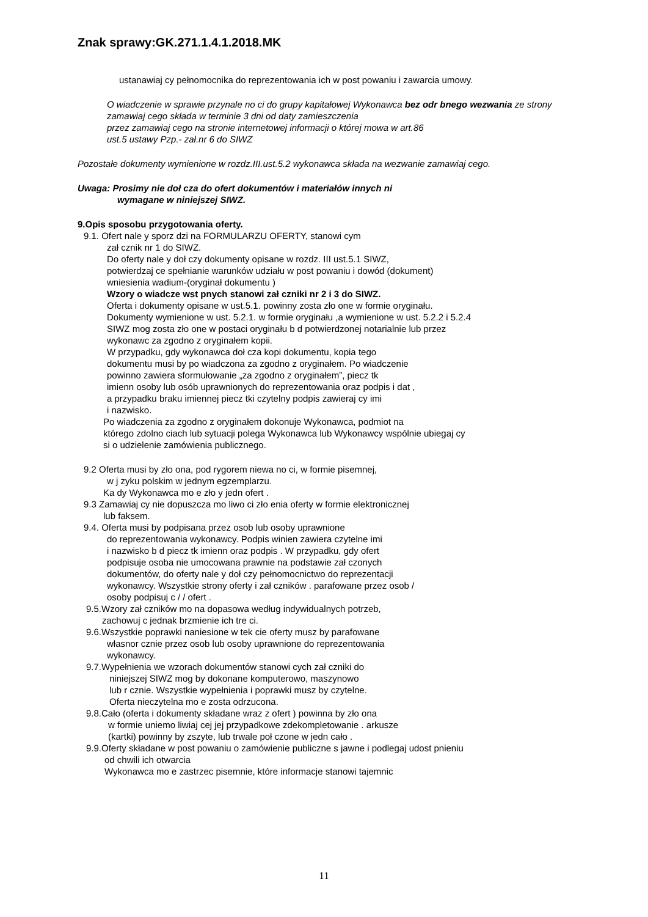Znak sprawy:GK.271.1.4.1.2018.MK
ustanawiaj cy pełnomocnika do reprezentowania ich w post powaniu i zawarcia umowy.
O wiadczenie w sprawie przynale no ci do grupy kapitałowej Wykonawca bez odr bnego wezwania ze strony zamawiaj cego składa w terminie 3 dni od daty zamieszczenia
przez zamawiaj cego na stronie internetowej informacji o której mowa w art.86
ust.5 ustawy Pzp.- zał.nr 6 do SIWZ
Pozostałe dokumenty wymienione w rozdz.III.ust.5.2 wykonawca składa na wezwanie zamawiaj cego.
Uwaga: Prosimy nie doł cza do ofert dokumentów i materiałów innych ni
wymagane w niniejszej SIWZ.
9.Opis sposobu przygotowania oferty.
9.1. Ofert nale y sporz dzi na FORMULARZU OFERTY, stanowi cym
zał cznik nr 1 do SIWZ.
Do oferty nale y doł czy dokumenty opisane w rozdz. III ust.5.1 SIWZ,
potwierdzaj ce spełnianie warunków udziału w post powaniu i dowód (dokument)
wniesienia wadium-(oryginał dokumentu )
Wzory o wiadcze wst pnych stanowi zał czniki nr 2 i 3 do SIWZ.
Oferta i dokumenty opisane w ust.5.1. powinny zosta zło one w formie oryginału.
Dokumenty wymienione w ust. 5.2.1. w formie oryginału ,a wymienione w ust. 5.2.2 i 5.2.4
SIWZ mog zosta zło one w postaci oryginału b d potwierdzonej notarialnie lub przez
wykonawc za zgodno z oryginałem kopii.
W przypadku, gdy wykonawca doł cza kopi dokumentu, kopia tego
dokumentu musi by po wiadczona za zgodno z oryginałem. Po wiadczenie
powinno zawiera sformułowanie „za zgodno z oryginałem”, piecz tk
imienn osoby lub osób uprawnionych do reprezentowania oraz podpis i dat ,
a przypadku braku imiennej piecz tki czytelny podpis zawieraj cy imi
i nazwisko.
Po wiadczenia za zgodno z oryginałem dokonuje Wykonawca, podmiot na
którego zdolno ciach lub sytuacji polega Wykonawca lub Wykonawcy wspólnie ubiegaj cy
si o udzielenie zamówienia publicznego.
9.2 Oferta musi by zło ona, pod rygorem niewa no ci, w formie pisemnej,
w j zyku polskim w jednym egzemplarzu.
Ka dy Wykonawca mo e zło y jedn ofert .
9.3 Zamawiaj cy nie dopuszcza mo liwo ci zło enia oferty w formie elektronicznej
lub faksem.
9.4. Oferta musi by podpisana przez osob lub osoby uprawnione
do reprezentowania wykonawcy. Podpis winien zawiera czytelne imi
i nazwisko b d piecz tk imienn oraz podpis . W przypadku, gdy ofert
podpisuje osoba nie umocowana prawnie na podstawie zał czonych
dokumentów, do oferty nale y doł czy pełnomocnictwo do reprezentacji
wykonawcy. Wszystkie strony oferty i zał czników . parafowane przez osob /
osoby podpisuj c / / ofert .
9.5.Wzory zał czników mo na dopasowa według indywidualnych potrzeb,
zachowuj c jednak brzmienie ich tre ci.
9.6.Wszystkie poprawki naniesione w tek cie oferty musz by parafowane
własnor cznie przez osob lub osoby uprawnione do reprezentowania
wykonawcy.
9.7.Wypełnienia we wzorach dokumentów stanowi cych zał czniki do
niniejszej SIWZ mog by dokonane komputerowo, maszynowo
lub r cznie. Wszystkie wypełnienia i poprawki musz by czytelne.
Oferta nieczytelna mo e zosta odrzucona.
9.8.Cało (oferta i dokumenty składane wraz z ofert ) powinna by zło ona
w formie uniemo liwiaj cej jej przypadkowe zdekompletowanie . arkusze
(kartki) powinny by zszyte, lub trwale poł czone w jedn cało .
9.9.Oferty składane w post powaniu o zamówienie publiczne s jawne i podlegaj udost pnieniu
od chwili ich otwarcia
Wykonawca mo e zastrzec pisemnie, które informacje stanowi tajemnic
11